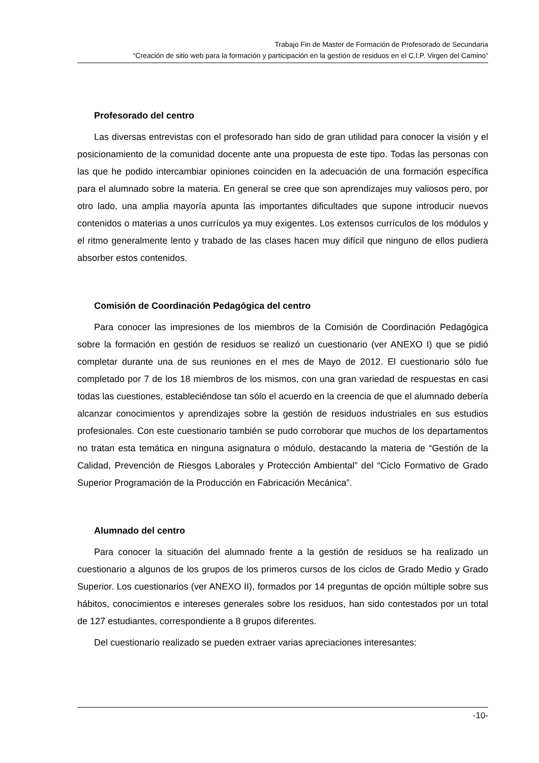Trabajo Fin de Master de Formación de Profesorado de Secundaria
“Creación de sitio web para la formación y participación en la gestión de residuos en el C.I.P. Virgen del Camino”
Profesorado del centro
Las diversas entrevistas con el profesorado han sido de gran utilidad para conocer la visión y el posicionamiento de la comunidad docente ante una propuesta de este tipo. Todas las personas con las que he podido intercambiar opiniones coinciden en la adecuación de una formación específica para el alumnado sobre la materia. En general se cree que son aprendizajes muy valiosos pero, por otro lado, una amplia mayoría apunta las importantes dificultades que supone introducir nuevos contenidos o materias a unos currículos ya muy exigentes. Los extensos currículos de los módulos y el ritmo generalmente lento y trabado de las clases hacen muy difícil que ninguno de ellos pudiera absorber estos contenidos.
Comisión de Coordinación Pedagógica del centro
Para conocer las impresiones de los miembros de la Comisión de Coordinación Pedagógica sobre la formación en gestión de residuos se realizó un cuestionario (ver ANEXO I) que se pidió completar durante una de sus reuniones en el mes de Mayo de 2012. El cuestionario sólo fue completado por 7 de los 18 miembros de los mismos, con una gran variedad de respuestas en casi todas las cuestiones, estableciéndose tan sólo el acuerdo en la creencia de que el alumnado debería alcanzar conocimientos y aprendizajes sobre la gestión de residuos industriales en sus estudios profesionales. Con este cuestionario también se pudo corroborar que muchos de los departamentos no tratan esta temática en ninguna asignatura o módulo, destacando la materia de “Gestión de la Calidad, Prevención de Riesgos Laborales y Protección Ambiental” del “Ciclo Formativo de Grado Superior Programación de la Producción en Fabricación Mecánica”.
Alumnado del centro
Para conocer la situación del alumnado frente a la gestión de residuos se ha realizado un cuestionario a algunos de los grupos de los primeros cursos de los ciclos de Grado Medio y Grado Superior. Los cuestionarios (ver ANEXO II), formados por 14 preguntas de opción múltiple sobre sus hábitos, conocimientos e intereses generales sobre los residuos, han sido contestados por un total de 127 estudiantes, correspondiente a 8 grupos diferentes.
Del cuestionario realizado se pueden extraer varias apreciaciones interesantes:
-10-